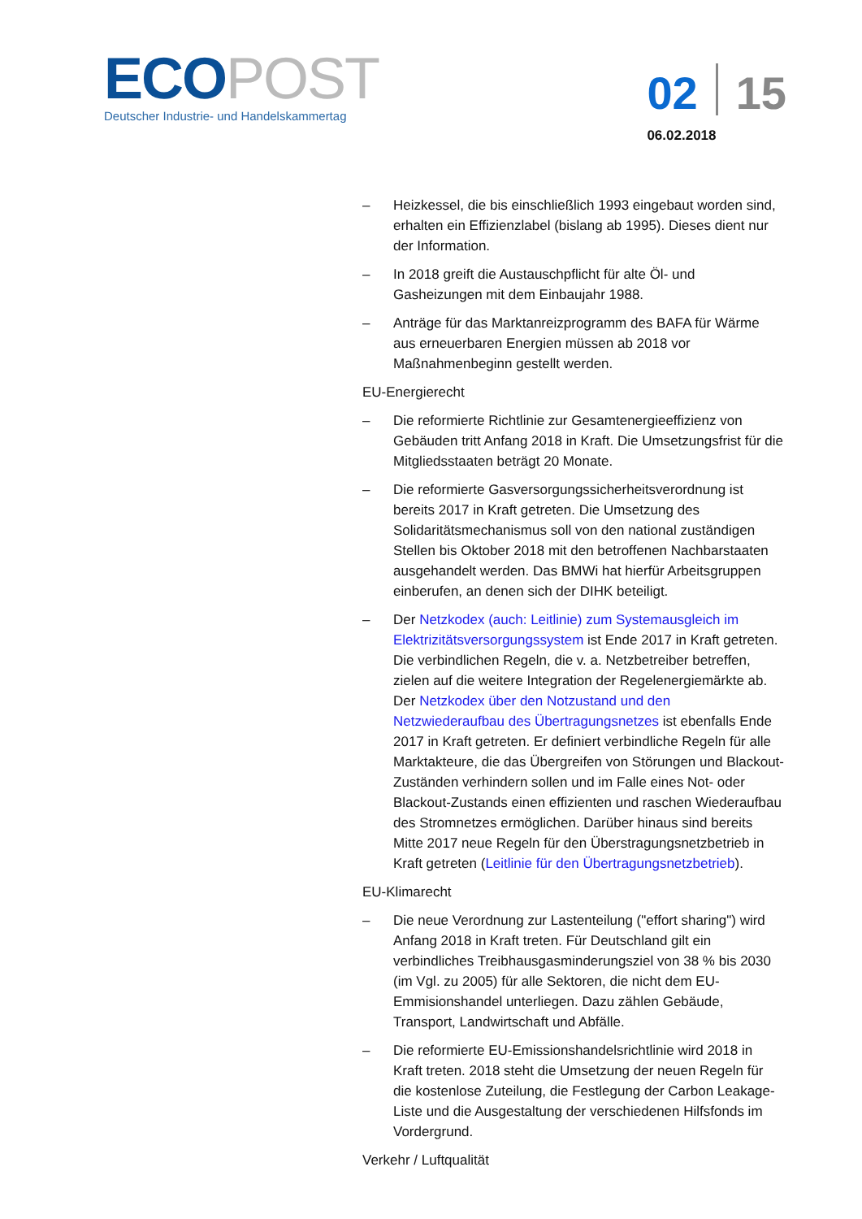ECOPOST
Deutscher Industrie- und Handelskammertag
02 15
06.02.2018
– Heizkessel, die bis einschließlich 1993 eingebaut worden sind, erhalten ein Effizienzlabel (bislang ab 1995). Dieses dient nur der Information.
– In 2018 greift die Austauschpflicht für alte Öl- und Gasheizungen mit dem Einbaujahr 1988.
– Anträge für das Marktanreizprogramm des BAFA für Wärme aus erneuerbaren Energien müssen ab 2018 vor Maßnahmenbeginn gestellt werden.
EU-Energierecht
– Die reformierte Richtlinie zur Gesamtenergieeffizienz von Gebäuden tritt Anfang 2018 in Kraft. Die Umsetzungsfrist für die Mitgliedsstaaten beträgt 20 Monate.
– Die reformierte Gasversorgungssicherheitsverordnung ist bereits 2017 in Kraft getreten. Die Umsetzung des Solidaritätsmechanismus soll von den national zuständigen Stellen bis Oktober 2018 mit den betroffenen Nachbarstaaten ausgehandelt werden. Das BMWi hat hierfür Arbeitsgruppen einberufen, an denen sich der DIHK beteiligt.
– Der Netzkodex (auch: Leitlinie) zum Systemausgleich im Elektrizitätsversorgungssystem ist Ende 2017 in Kraft getreten. Die verbindlichen Regeln, die v. a. Netzbetreiber betreffen, zielen auf die weitere Integration der Regelenergiemärkte ab. Der Netzkodex über den Notzustand und den Netzwiederaufbau des Übertragungsnetzes ist ebenfalls Ende 2017 in Kraft getreten. Er definiert verbindliche Regeln für alle Marktakteure, die das Übergreifen von Störungen und Blackout-Zuständen verhindern sollen und im Falle eines Not- oder Blackout-Zustands einen effizienten und raschen Wiederaufbau des Stromnetzes ermöglichen. Darüber hinaus sind bereits Mitte 2017 neue Regeln für den Überstragungsnetzbetrieb in Kraft getreten (Leitlinie für den Übertragungsnetzbetrieb).
EU-Klimarecht
– Die neue Verordnung zur Lastenteilung ("effort sharing") wird Anfang 2018 in Kraft treten. Für Deutschland gilt ein verbindliches Treibhausgasminderungsziel von 38 % bis 2030 (im Vgl. zu 2005) für alle Sektoren, die nicht dem EU-Emmisionshandel unterliegen. Dazu zählen Gebäude, Transport, Landwirtschaft und Abfälle.
– Die reformierte EU-Emissionshandelsrichtlinie wird 2018 in Kraft treten. 2018 steht die Umsetzung der neuen Regeln für die kostenlose Zuteilung, die Festlegung der Carbon Leakage-Liste und die Ausgestaltung der verschiedenen Hilfsfonds im Vordergrund.
Verkehr / Luftqualität